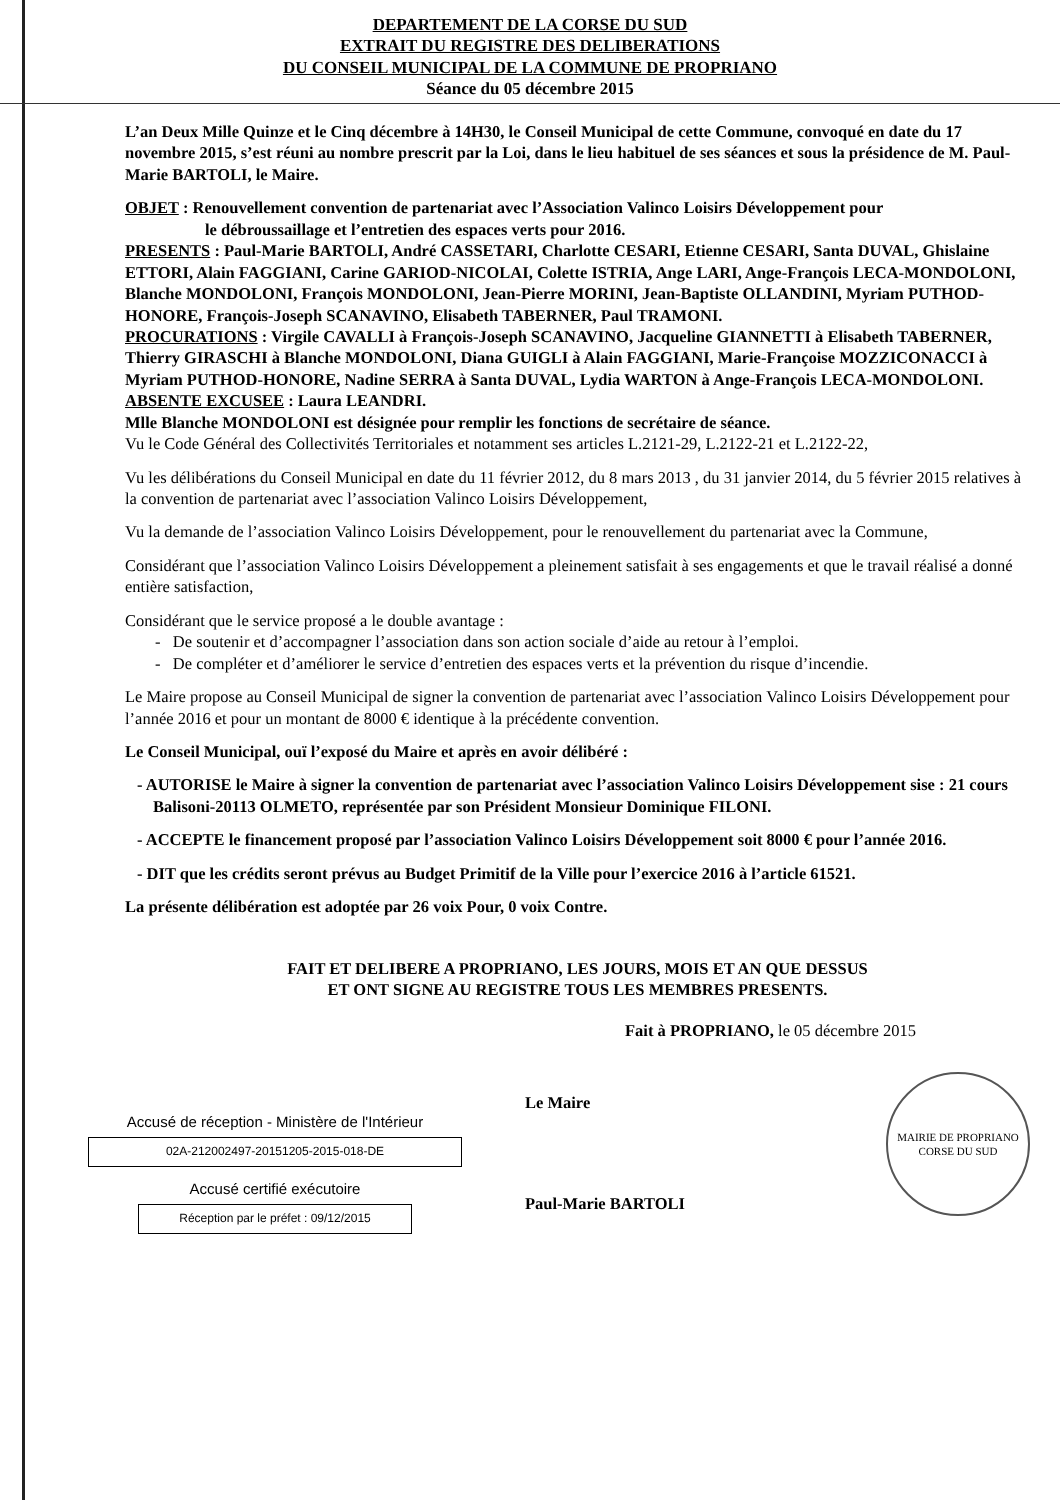DEPARTEMENT DE LA CORSE DU SUD
EXTRAIT DU REGISTRE DES DELIBERATIONS
DU CONSEIL MUNICIPAL DE LA COMMUNE DE PROPRIANO
Séance du 05 décembre 2015
L’an Deux Mille Quinze et le Cinq décembre à 14H30, le Conseil Municipal de cette Commune, convoqué en date du 17 novembre 2015, s’est réuni au nombre prescrit par la Loi, dans le lieu habituel de ses séances et sous la présidence de M. Paul-Marie BARTOLI, le Maire.
OBJET : Renouvellement convention de partenariat avec l’Association Valinco Loisirs Développement pour
le débroussaillage et l’entretien des espaces verts pour 2016.
PRESENTS : Paul-Marie BARTOLI, André CASSETARI, Charlotte CESARI, Etienne CESARI, Santa DUVAL, Ghislaine ETTORI, Alain FAGGIANI, Carine GARIOD-NICOLAI, Colette ISTRIA, Ange LARI, Ange-François LECA-MONDOLONI, Blanche MONDOLONI, François MONDOLONI, Jean-Pierre MORINI, Jean-Baptiste OLLANDINI, Myriam PUTHOD-HONORE, François-Joseph SCANAVINO, Elisabeth TABERNER, Paul TRAMONI.
PROCURATIONS : Virgile CAVALLI à François-Joseph SCANAVINO, Jacqueline GIANNETTI à Elisabeth TABERNER, Thierry GIRASCHI à Blanche MONDOLONI, Diana GUIGLI à Alain FAGGIANI, Marie-Françoise MOZZICONACCI à Myriam PUTHOD-HONORE, Nadine SERRA à Santa DUVAL, Lydia WARTON à Ange-François LECA-MONDOLONI.
ABSENTE EXCUSEE : Laura LEANDRI.
Mlle Blanche MONDOLONI est désignée pour remplir les fonctions de secrétaire de séance.
Vu le Code Général des Collectivités Territoriales et notamment ses articles L.2121-29, L.2122-21 et L.2122-22,
Vu les délibérations du Conseil Municipal en date du 11 février 2012, du 8 mars 2013 , du 31 janvier 2014, du 5 février 2015 relatives à la convention de partenariat avec l’association Valinco Loisirs Développement,
Vu la demande de l’association Valinco Loisirs Développement, pour le renouvellement du partenariat avec la Commune,
Considérant que l’association Valinco Loisirs Développement a pleinement satisfait à ses engagements et que le travail réalisé a donné entière satisfaction,
Considérant que le service proposé a le double avantage :
- De soutenir et d’accompagner l’association dans son action sociale d’aide au retour à l’emploi.
- De compléter et d’améliorer le service d’entretien des espaces verts et la prévention du risque d’incendie.
Le Maire propose au Conseil Municipal de signer la convention de partenariat avec l’association Valinco Loisirs Développement pour l’année 2016 et pour un montant de 8000 € identique à la précédente convention.
Le Conseil Municipal, ouï l’exposé du Maire et après en avoir délibéré :
- AUTORISE le Maire à signer la convention de partenariat avec l’association Valinco Loisirs Développement sise : 21 cours Balisoni-20113 OLMETO, représentée par son Président Monsieur Dominique FILONI.
- ACCEPTE le financement proposé par l’association Valinco Loisirs Développement soit 8000 € pour l’année 2016.
- DIT que les crédits seront prévus au Budget Primitif de la Ville pour l’exercice 2016 à l’article 61521.
La présente délibération est adoptée par 26 voix Pour, 0 voix Contre.
FAIT ET DELIBERE A PROPRIANO, LES JOURS, MOIS ET AN QUE DESSUS
ET ONT SIGNE AU REGISTRE TOUS LES MEMBRES PRESENTS.
Fait à PROPRIANO, le 05 décembre 2015
Accusé de réception - Ministère de l'Intérieur
02A-212002497-20151205-2015-018-DE
Accusé certifié exécutoire
Réception par le préfet : 09/12/2015
Le Maire
Paul-Marie BARTOLI
MAIRIE DE PROPRIANO
CORSE DU SUD